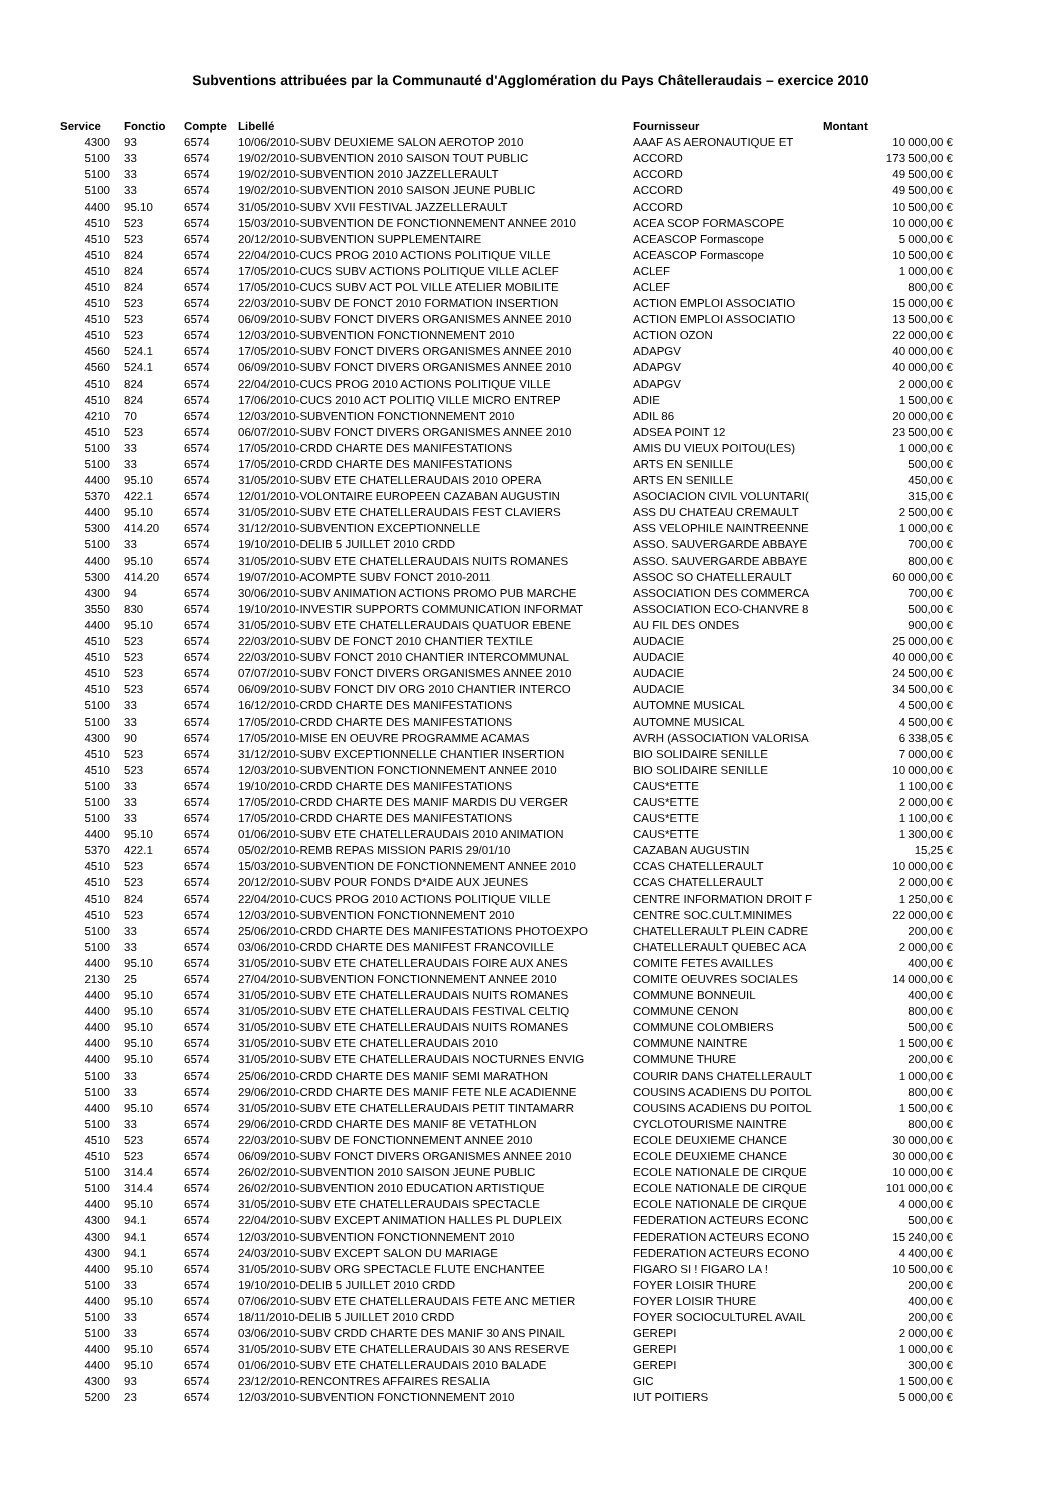Subventions attribuées par la Communauté d'Agglomération du Pays Châtelleraudais – exercice 2010
| Service | Fonctio | Compte | Libellé | Fournisseur | Montant |
| --- | --- | --- | --- | --- | --- |
| 4300 | 93 | 6574 | 10/06/2010-SUBV DEUXIEME SALON AEROTOP 2010 | AAAF AS AERONAUTIQUE ET | 10 000,00 € |
| 5100 | 33 | 6574 | 19/02/2010-SUBVENTION 2010 SAISON TOUT PUBLIC | ACCORD | 173 500,00 € |
| 5100 | 33 | 6574 | 19/02/2010-SUBVENTION 2010 JAZZELLERAULT | ACCORD | 49 500,00 € |
| 5100 | 33 | 6574 | 19/02/2010-SUBVENTION 2010 SAISON JEUNE PUBLIC | ACCORD | 49 500,00 € |
| 4400 | 95.10 | 6574 | 31/05/2010-SUBV XVII FESTIVAL JAZZELLERAULT | ACCORD | 10 500,00 € |
| 4510 | 523 | 6574 | 15/03/2010-SUBVENTION DE FONCTIONNEMENT ANNEE 2010 | ACEA SCOP FORMASCOPE | 10 000,00 € |
| 4510 | 523 | 6574 | 20/12/2010-SUBVENTION SUPPLEMENTAIRE | ACEASCOP Formascope | 5 000,00 € |
| 4510 | 824 | 6574 | 22/04/2010-CUCS PROG 2010 ACTIONS POLITIQUE VILLE | ACEASCOP Formascope | 10 500,00 € |
| 4510 | 824 | 6574 | 17/05/2010-CUCS SUBV ACTIONS POLITIQUE VILLE ACLEF | ACLEF | 1 000,00 € |
| 4510 | 824 | 6574 | 17/05/2010-CUCS SUBV ACT POL VILLE ATELIER MOBILITE | ACLEF | 800,00 € |
| 4510 | 523 | 6574 | 22/03/2010-SUBV DE FONCT 2010 FORMATION INSERTION | ACTION EMPLOI ASSOCIATIO | 15 000,00 € |
| 4510 | 523 | 6574 | 06/09/2010-SUBV FONCT DIVERS ORGANISMES ANNEE 2010 | ACTION EMPLOI ASSOCIATIO | 13 500,00 € |
| 4510 | 523 | 6574 | 12/03/2010-SUBVENTION FONCTIONNEMENT 2010 | ACTION OZON | 22 000,00 € |
| 4560 | 524.1 | 6574 | 17/05/2010-SUBV FONCT DIVERS ORGANISMES ANNEE 2010 | ADAPGV | 40 000,00 € |
| 4560 | 524.1 | 6574 | 06/09/2010-SUBV FONCT DIVERS ORGANISMES ANNEE 2010 | ADAPGV | 40 000,00 € |
| 4510 | 824 | 6574 | 22/04/2010-CUCS PROG 2010 ACTIONS POLITIQUE VILLE | ADAPGV | 2 000,00 € |
| 4510 | 824 | 6574 | 17/06/2010-CUCS 2010 ACT POLITIQ VILLE MICRO ENTREP | ADIE | 1 500,00 € |
| 4210 | 70 | 6574 | 12/03/2010-SUBVENTION FONCTIONNEMENT 2010 | ADIL 86 | 20 000,00 € |
| 4510 | 523 | 6574 | 06/07/2010-SUBV FONCT DIVERS ORGANISMES ANNEE 2010 | ADSEA POINT 12 | 23 500,00 € |
| 5100 | 33 | 6574 | 17/05/2010-CRDD CHARTE DES MANIFESTATIONS | AMIS DU VIEUX POITOU(LES) | 1 000,00 € |
| 5100 | 33 | 6574 | 17/05/2010-CRDD CHARTE DES MANIFESTATIONS | ARTS EN SENILLE | 500,00 € |
| 4400 | 95.10 | 6574 | 31/05/2010-SUBV ETE CHATELLERAUDAIS 2010 OPERA | ARTS EN SENILLE | 450,00 € |
| 5370 | 422.1 | 6574 | 12/01/2010-VOLONTAIRE EUROPEEN CAZABAN AUGUSTIN | ASOCIACION CIVIL VOLUNTARI( | 315,00 € |
| 4400 | 95.10 | 6574 | 31/05/2010-SUBV ETE CHATELLERAUDAIS FEST CLAVIERS | ASS DU CHATEAU CREMAULT | 2 500,00 € |
| 5300 | 414.20 | 6574 | 31/12/2010-SUBVENTION EXCEPTIONNELLE | ASS VELOPHILE NAINTREENNE | 1 000,00 € |
| 5100 | 33 | 6574 | 19/10/2010-DELIB 5 JUILLET 2010 CRDD | ASSO. SAUVERGARDE ABBAYE | 700,00 € |
| 4400 | 95.10 | 6574 | 31/05/2010-SUBV ETE CHATELLERAUDAIS NUITS ROMANES | ASSO. SAUVERGARDE ABBAYE | 800,00 € |
| 5300 | 414.20 | 6574 | 19/07/2010-ACOMPTE SUBV FONCT 2010-2011 | ASSOC SO CHATELLERAULT | 60 000,00 € |
| 4300 | 94 | 6574 | 30/06/2010-SUBV ANIMATION ACTIONS PROMO PUB MARCHE | ASSOCIATION DES COMMERCA | 700,00 € |
| 3550 | 830 | 6574 | 19/10/2010-INVESTIR SUPPORTS COMMUNICATION INFORMAT | ASSOCIATION ECO-CHANVRE 8 | 500,00 € |
| 4400 | 95.10 | 6574 | 31/05/2010-SUBV ETE CHATELLERAUDAIS QUATUOR EBENE | AU FIL DES ONDES | 900,00 € |
| 4510 | 523 | 6574 | 22/03/2010-SUBV DE FONCT 2010 CHANTIER TEXTILE | AUDACIE | 25 000,00 € |
| 4510 | 523 | 6574 | 22/03/2010-SUBV FONCT 2010 CHANTIER INTERCOMMUNAL | AUDACIE | 40 000,00 € |
| 4510 | 523 | 6574 | 07/07/2010-SUBV FONCT DIVERS ORGANISMES ANNEE 2010 | AUDACIE | 24 500,00 € |
| 4510 | 523 | 6574 | 06/09/2010-SUBV FONCT DIV ORG 2010 CHANTIER INTERCO | AUDACIE | 34 500,00 € |
| 5100 | 33 | 6574 | 16/12/2010-CRDD CHARTE DES MANIFESTATIONS | AUTOMNE MUSICAL | 4 500,00 € |
| 5100 | 33 | 6574 | 17/05/2010-CRDD CHARTE DES MANIFESTATIONS | AUTOMNE MUSICAL | 4 500,00 € |
| 4300 | 90 | 6574 | 17/05/2010-MISE EN OEUVRE PROGRAMME ACAMAS | AVRH (ASSOCIATION VALORISA | 6 338,05 € |
| 4510 | 523 | 6574 | 31/12/2010-SUBV EXCEPTIONNELLE CHANTIER INSERTION | BIO SOLIDAIRE SENILLE | 7 000,00 € |
| 4510 | 523 | 6574 | 12/03/2010-SUBVENTION FONCTIONNEMENT ANNEE 2010 | BIO SOLIDAIRE SENILLE | 10 000,00 € |
| 5100 | 33 | 6574 | 19/10/2010-CRDD CHARTE DES MANIFESTATIONS | CAUS*ETTE | 1 100,00 € |
| 5100 | 33 | 6574 | 17/05/2010-CRDD CHARTE DES MANIF MARDIS DU VERGER | CAUS*ETTE | 2 000,00 € |
| 5100 | 33 | 6574 | 17/05/2010-CRDD CHARTE DES MANIFESTATIONS | CAUS*ETTE | 1 100,00 € |
| 4400 | 95.10 | 6574 | 01/06/2010-SUBV ETE CHATELLERAUDAIS 2010 ANIMATION | CAUS*ETTE | 1 300,00 € |
| 5370 | 422.1 | 6574 | 05/02/2010-REMB REPAS MISSION PARIS 29/01/10 | CAZABAN AUGUSTIN | 15,25 € |
| 4510 | 523 | 6574 | 15/03/2010-SUBVENTION DE FONCTIONNEMENT ANNEE 2010 | CCAS CHATELLERAULT | 10 000,00 € |
| 4510 | 523 | 6574 | 20/12/2010-SUBV POUR FONDS D*AIDE AUX JEUNES | CCAS CHATELLERAULT | 2 000,00 € |
| 4510 | 824 | 6574 | 22/04/2010-CUCS PROG 2010 ACTIONS POLITIQUE VILLE | CENTRE INFORMATION DROIT F | 1 250,00 € |
| 4510 | 523 | 6574 | 12/03/2010-SUBVENTION FONCTIONNEMENT 2010 | CENTRE SOC.CULT.MINIMES | 22 000,00 € |
| 5100 | 33 | 6574 | 25/06/2010-CRDD CHARTE DES MANIFESTATIONS PHOTOEXPO | CHATELLERAULT PLEIN CADRE | 200,00 € |
| 5100 | 33 | 6574 | 03/06/2010-CRDD CHARTE DES MANIFEST FRANCOVILLE | CHATELLERAULT QUEBEC ACA | 2 000,00 € |
| 4400 | 95.10 | 6574 | 31/05/2010-SUBV ETE CHATELLERAUDAIS FOIRE AUX ANES | COMITE FETES AVAILLES | 400,00 € |
| 2130 | 25 | 6574 | 27/04/2010-SUBVENTION FONCTIONNEMENT ANNEE 2010 | COMITE OEUVRES SOCIALES | 14 000,00 € |
| 4400 | 95.10 | 6574 | 31/05/2010-SUBV ETE CHATELLERAUDAIS NUITS ROMANES | COMMUNE BONNEUIL | 400,00 € |
| 4400 | 95.10 | 6574 | 31/05/2010-SUBV ETE CHATELLERAUDAIS FESTIVAL CELTIQ | COMMUNE CENON | 800,00 € |
| 4400 | 95.10 | 6574 | 31/05/2010-SUBV ETE CHATELLERAUDAIS NUITS ROMANES | COMMUNE COLOMBIERS | 500,00 € |
| 4400 | 95.10 | 6574 | 31/05/2010-SUBV ETE CHATELLERAUDAIS 2010 | COMMUNE NAINTRE | 1 500,00 € |
| 4400 | 95.10 | 6574 | 31/05/2010-SUBV ETE CHATELLERAUDAIS NOCTURNES ENVIG | COMMUNE THURE | 200,00 € |
| 5100 | 33 | 6574 | 25/06/2010-CRDD CHARTE DES MANIF SEMI MARATHON | COURIR DANS CHATELLERAULT | 1 000,00 € |
| 5100 | 33 | 6574 | 29/06/2010-CRDD CHARTE DES MANIF FETE NLE ACADIENNE | COUSINS ACADIENS DU POITOL | 800,00 € |
| 4400 | 95.10 | 6574 | 31/05/2010-SUBV ETE CHATELLERAUDAIS PETIT TINTAMARR | COUSINS ACADIENS DU POITOL | 1 500,00 € |
| 5100 | 33 | 6574 | 29/06/2010-CRDD CHARTE DES MANIF 8E VETATHLON | CYCLOTOURISME NAINTRE | 800,00 € |
| 4510 | 523 | 6574 | 22/03/2010-SUBV DE FONCTIONNEMENT ANNEE 2010 | ECOLE DEUXIEME CHANCE | 30 000,00 € |
| 4510 | 523 | 6574 | 06/09/2010-SUBV FONCT DIVERS ORGANISMES ANNEE 2010 | ECOLE DEUXIEME CHANCE | 30 000,00 € |
| 5100 | 314.4 | 6574 | 26/02/2010-SUBVENTION 2010 SAISON JEUNE PUBLIC | ECOLE NATIONALE DE CIRQUE | 10 000,00 € |
| 5100 | 314.4 | 6574 | 26/02/2010-SUBVENTION 2010 EDUCATION ARTISTIQUE | ECOLE NATIONALE DE CIRQUE | 101 000,00 € |
| 4400 | 95.10 | 6574 | 31/05/2010-SUBV ETE CHATELLERAUDAIS SPECTACLE | ECOLE NATIONALE DE CIRQUE | 4 000,00 € |
| 4300 | 94.1 | 6574 | 22/04/2010-SUBV EXCEPT ANIMATION HALLES PL DUPLEIX | FEDERATION ACTEURS ECONC | 500,00 € |
| 4300 | 94.1 | 6574 | 12/03/2010-SUBVENTION FONCTIONNEMENT 2010 | FEDERATION ACTEURS ECONO | 15 240,00 € |
| 4300 | 94.1 | 6574 | 24/03/2010-SUBV EXCEPT SALON DU MARIAGE | FEDERATION ACTEURS ECONO | 4 400,00 € |
| 4400 | 95.10 | 6574 | 31/05/2010-SUBV ORG SPECTACLE FLUTE ENCHANTEE | FIGARO SI ! FIGARO LA ! | 10 500,00 € |
| 5100 | 33 | 6574 | 19/10/2010-DELIB 5 JUILLET 2010 CRDD | FOYER LOISIR THURE | 200,00 € |
| 4400 | 95.10 | 6574 | 07/06/2010-SUBV ETE CHATELLERAUDAIS FETE ANC METIER | FOYER LOISIR THURE | 400,00 € |
| 5100 | 33 | 6574 | 18/11/2010-DELIB 5 JUILLET 2010 CRDD | FOYER SOCIOCULTUREL AVAIL | 200,00 € |
| 5100 | 33 | 6574 | 03/06/2010-SUBV CRDD CHARTE DES MANIF 30 ANS PINAIL | GEREPI | 2 000,00 € |
| 4400 | 95.10 | 6574 | 31/05/2010-SUBV ETE CHATELLERAUDAIS 30 ANS RESERVE | GEREPI | 1 000,00 € |
| 4400 | 95.10 | 6574 | 01/06/2010-SUBV ETE CHATELLERAUDAIS 2010 BALADE | GEREPI | 300,00 € |
| 4300 | 93 | 6574 | 23/12/2010-RENCONTRES AFFAIRES RESALIA | GIC | 1 500,00 € |
| 5200 | 23 | 6574 | 12/03/2010-SUBVENTION FONCTIONNEMENT 2010 | IUT POITIERS | 5 000,00 € |